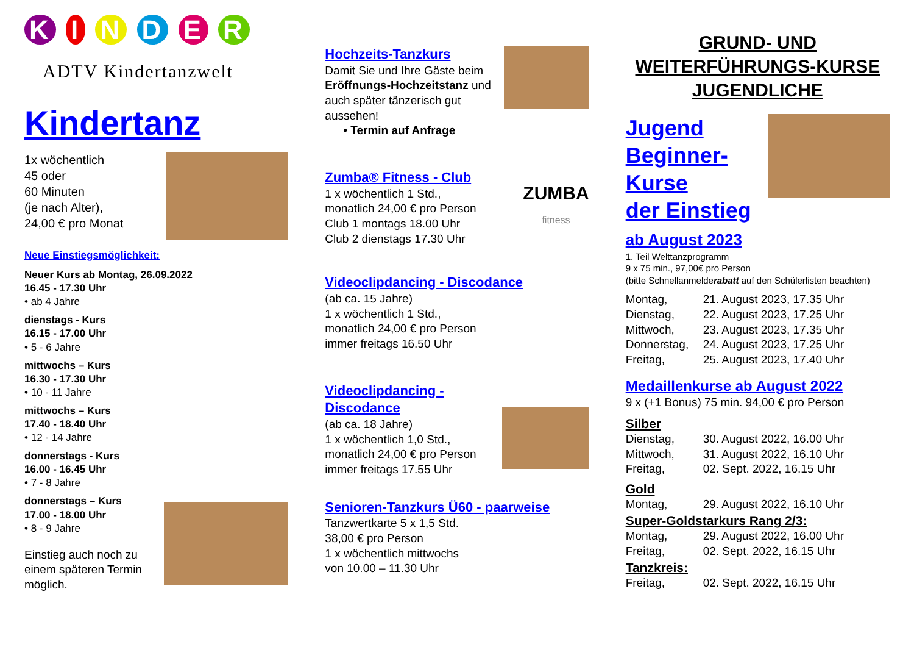K I N D E R
ADTV Kindertanzwelt
Kindertanz
1x wöchentlich
45 oder
60 Minuten
(je nach Alter),
24,00 € pro Monat
Neue Einstiegsmöglichkeit:
Neuer Kurs ab Montag, 26.09.2022
16.45 - 17.30 Uhr
• ab 4 Jahre
dienstags - Kurs
16.15 - 17.00 Uhr
• 5 - 6 Jahre
mittwochs – Kurs
16.30 - 17.30 Uhr
• 10 - 11 Jahre
mittwochs – Kurs
17.40 - 18.40 Uhr
• 12 - 14 Jahre
donnerstags - Kurs
16.00 - 16.45 Uhr
• 7 - 8 Jahre
donnerstags – Kurs
17.00 - 18.00 Uhr
• 8 - 9 Jahre
Einstieg auch noch zu
einem späteren Termin
möglich.
Hochzeits-Tanzkurs
Damit Sie und Ihre Gäste beim Eröffnungs-Hochzeitstanz und auch später tänzerisch gut aussehen!
• Termin auf Anfrage
Zumba® Fitness - Club
1 x wöchentlich 1 Std.,
monatlich 24,00 € pro Person
Club 1 montags 18.00 Uhr
Club 2 dienstags 17.30 Uhr
ZUMBA
fitness
Videoclipdancing - Discodance
(ab ca. 15 Jahre)
1 x wöchentlich 1 Std.,
monatlich 24,00 € pro Person
immer freitags 16.50 Uhr
Videoclipdancing - Discodance
(ab ca. 18 Jahre)
1 x wöchentlich 1,0 Std.,
monatlich 24,00 € pro Person
immer freitags 17.55 Uhr
Senioren-Tanzkurs Ü60 - paarweise
Tanzwertkarte 5 x 1,5 Std.
38,00 € pro Person
1 x wöchentlich mittwochs
von 10.00 – 11.30 Uhr
GRUND- UND WEITERFÜHRUNGS-KURSE JUGENDLICHE
Jugend
Beginner-
Kurse
der Einstieg
ab August 2023
1. Teil Welttanzprogramm
9 x 75 min., 97,00€ pro Person
(bitte Schnellanmelderabatt auf den Schülerlisten beachten)
Montag, 21. August 2023, 17.35 Uhr
Dienstag, 22. August 2023, 17.25 Uhr
Mittwoch, 23. August 2023, 17.35 Uhr
Donnerstag, 24. August 2023, 17.25 Uhr
Freitag, 25. August 2023, 17.40 Uhr
Medaillenkurse ab August 2022
9 x (+1 Bonus) 75 min. 94,00 € pro Person
Silber
Dienstag, 30. August 2022, 16.00 Uhr
Mittwoch, 31. August 2022, 16.10 Uhr
Freitag, 02. Sept. 2022, 16.15 Uhr
Gold
Montag, 29. August 2022, 16.10 Uhr
Super-Goldstarkurs Rang 2/3:
Montag, 29. August 2022, 16.00 Uhr
Freitag, 02. Sept. 2022, 16.15 Uhr
Tanzkreis:
Freitag, 02. Sept. 2022, 16.15 Uhr